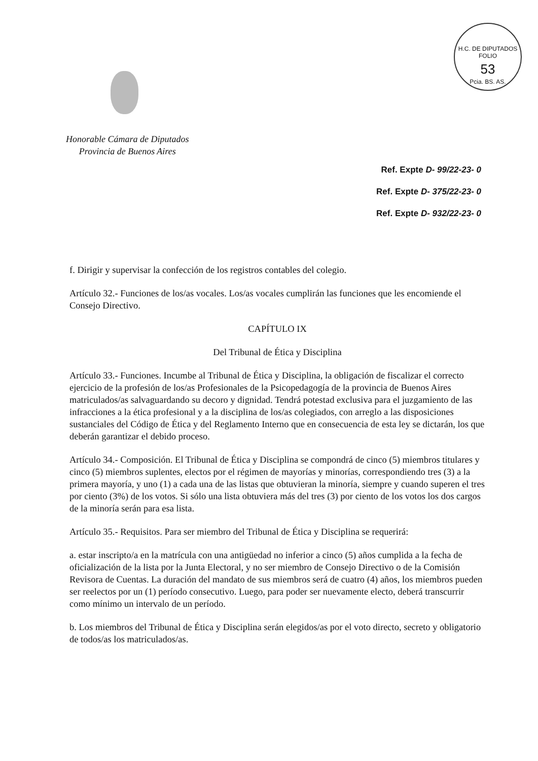H.C. DE DIPUTADOS
FOLIO
53
Pcia. BS. AS.
Honorable Cámara de Diputados
Provincia de Buenos Aires
Ref. Expte D- 99/22-23- 0
Ref. Expte D- 375/22-23- 0
Ref. Expte D- 932/22-23- 0
f. Dirigir y supervisar la confección de los registros contables del colegio.
Artículo 32.- Funciones de los/as vocales. Los/as vocales cumplirán las funciones que les encomiende el Consejo Directivo.
CAPÍTULO IX
Del Tribunal de Ética y Disciplina
Artículo 33.- Funciones. Incumbe al Tribunal de Ética y Disciplina, la obligación de fiscalizar el correcto ejercicio de la profesión de los/as Profesionales de la Psicopedagogía de la provincia de Buenos Aires matriculados/as salvaguardando su decoro y dignidad. Tendrá potestad exclusiva para el juzgamiento de las infracciones a la ética profesional y a la disciplina de los/as colegiados, con arreglo a las disposiciones sustanciales del Código de Ética y del Reglamento Interno que en consecuencia de esta ley se dictarán, los que deberán garantizar el debido proceso.
Artículo 34.- Composición. El Tribunal de Ética y Disciplina se compondrá de cinco (5) miembros titulares y cinco (5) miembros suplentes, electos por el régimen de mayorías y minorías, correspondiendo tres (3) a la primera mayoría, y uno (1) a cada una de las listas que obtuvieran la minoría, siempre y cuando superen el tres por ciento (3%) de los votos. Si sólo una lista obtuviera más del tres (3) por ciento de los votos los dos cargos de la minoría serán para esa lista.
Artículo 35.- Requisitos. Para ser miembro del Tribunal de Ética y Disciplina se requerirá:
a. estar inscripto/a en la matrícula con una antigüedad no inferior a cinco (5) años cumplida a la fecha de oficialización de la lista por la Junta Electoral, y no ser miembro de Consejo Directivo o de la Comisión Revisora de Cuentas. La duración del mandato de sus miembros será de cuatro (4) años, los miembros pueden ser reelectos por un (1) período consecutivo. Luego, para poder ser nuevamente electo, deberá transcurrir como mínimo un intervalo de un período.
b. Los miembros del Tribunal de Ética y Disciplina serán elegidos/as por el voto directo, secreto y obligatorio de todos/as los matriculados/as.